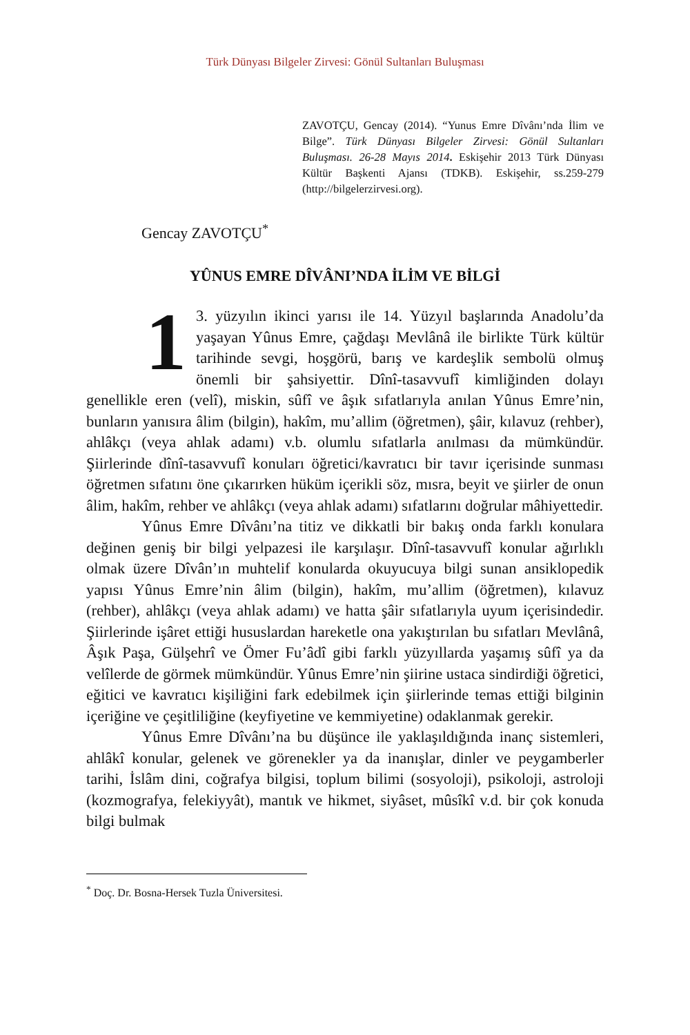Türk Dünyası Bilgeler Zirvesi: Gönül Sultanları Buluşması
ZAVOTÇU, Gencay (2014). “Yunus Emre Dîvânı’nda İlim ve Bilge”. Türk Dünyası Bilgeler Zirvesi: Gönül Sultanları Buluşması. 26-28 Mayıs 2014. Eskişehir 2013 Türk Dünyası Kültür Başkenti Ajansı (TDKB). Eskişehir, ss.259-279 (http://bilgelerzirvesi.org).
Gencay ZAVOTÇU<sup>*</sup>
YÛNUS EMRE DÎVÂNI’NDA İLİM VE BİLGİ
1 3. yüzyılın ikinci yarısı ile 14. Yüzyıl başlarında Anadolu’da yaşayan Yûnus Emre, çağdaşı Mevlânâ ile birlikte Türk kültür tarihinde sevgi, hoşgörü, barış ve kardeşlik sembolü olmuş önemli bir şahsiyettir. Dînî-tasavvufî kimliğinden dolayı genellikle eren (velî), miskin, sûfî ve âşık sıfatlarıyla anılan Yûnus Emre’nin, bunların yanısıra âlim (bilgin), hakîm, mu’allim (öğretmen), şâir, kılavuz (rehber), ahlâkçı (veya ahlak adamı) v.b. olumlu sıfatlarla anılması da mümkündür. Şiirlerinde dînî-tasavvufî konuları öğretici/kavratıcı bir tavır içerisinde sunması öğretmen sıfatını öne çıkarırken hüküm içerikli söz, mısra, beyit ve şiirler de onun âlim, hakîm, rehber ve ahlâkçı (veya ahlak adamı) sıfatlarını doğrular mâhiyettedir.
Yûnus Emre Dîvânı’na titiz ve dikkatli bir bakış onda farklı konulara değinen geniş bir bilgi yelpazesi ile karşılaşır. Dînî-tasavvufî konular ağırlıklı olmak üzere Dîvân’ın muhtelif konularda okuyucuya bilgi sunan ansiklopedik yapısı Yûnus Emre’nin âlim (bilgin), hakîm, mu’allim (öğretmen), kılavuz (rehber), ahlâkçı (veya ahlak adamı) ve hatta şâir sıfatlarıyla uyum içerisindedir. Şiirlerinde işâret ettiği hususlardan hareketle ona yakıştırılan bu sıfatları Mevlânâ, Âşık Paşa, Gülşehrî ve Ömer Fu’âdî gibi farklı yüzyıllarda yaşamış sûfî ya da velîlerde de görmek mümkündür. Yûnus Emre’nin şiirine ustaca sindirdiği öğretici, eğitici ve kavratıcı kişiliğini fark edebilmek için şiirlerinde temas ettiği bilginin içeriğine ve çeşitliliğine (keyfiyetine ve kemmiyetine) odaklanmak gerekir.
Yûnus Emre Dîvânı’na bu düşünce ile yaklaşıldığında inanç sistemleri, ahlâkî konular, gelenek ve görenekler ya da inanışlar, dinler ve peygamberler tarihi, İslâm dini, coğrafya bilgisi, toplum bilimi (sosyoloji), psikoloji, astroloji (kozmografya, felekiyyât), mantık ve hikmet, siyâset, mûsîkî v.d. bir çok konuda bilgi bulmak
<sup>*</sup> Doç. Dr. Bosna-Hersek Tuzla Üniversitesi.